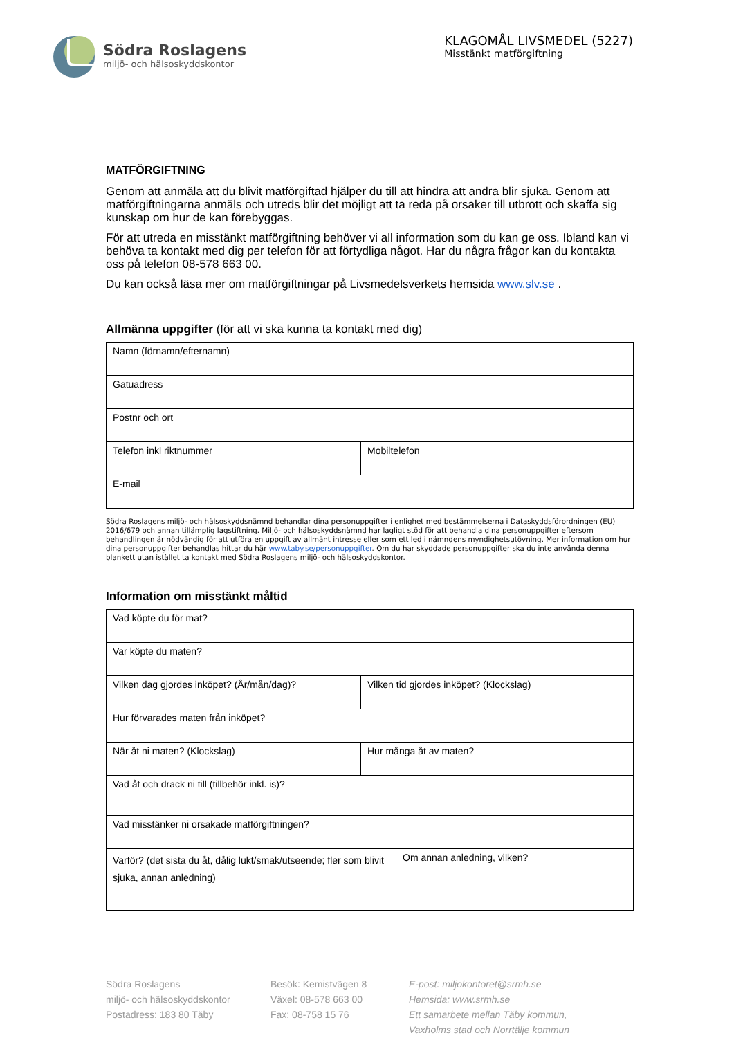Södra Roslagens
miljö- och hälsoskyddskontor
KLAGOMÅL LIVSMEDEL (5227)
Misstänkt matförgiftning
MATFÖRGIFTNING
Genom att anmäla att du blivit matförgiftad hjälper du till att hindra att andra blir sjuka. Genom att matförgiftningarna anmäls och utreds blir det möjligt att ta reda på orsaker till utbrott och skaffa sig kunskap om hur de kan förebyggas.
För att utreda en misstänkt matförgiftning behöver vi all information som du kan ge oss. Ibland kan vi behöva ta kontakt med dig per telefon för att förtydliga något. Har du några frågor kan du kontakta oss på telefon 08-578 663 00.
Du kan också läsa mer om matförgiftningar på Livsmedelsverkets hemsida www.slv.se .
Allmänna uppgifter (för att vi ska kunna ta kontakt med dig)
| Namn (förnamn/efternamn) | |
| Gatuadress | |
| Postnr och ort | |
| Telefon inkl riktnummer | Mobiltelefon |
| E-mail | |
Södra Roslagens miljö- och hälsoskyddsnämnd behandlar dina personuppgifter i enlighet med bestämmelserna i Dataskyddsförordningen (EU) 2016/679 och annan tillämplig lagstiftning. Miljö- och hälsoskyddsnämnd har lagligt stöd för att behandla dina personuppgifter eftersom behandlingen är nödvändig för att utföra en uppgift av allmänt intresse eller som ett led i nämndens myndighetsutövning. Mer information om hur dina personuppgifter behandlas hittar du här www.taby.se/personuppgifter. Om du har skyddade personuppgifter ska du inte använda denna blankett utan istället ta kontakt med Södra Roslagens miljö- och hälsoskyddskontor.
Information om misstänkt måltid
| Vad köpte du för mat? | | |
| Var köpte du maten? | | |
| Vilken dag gjordes inköpet? (År/mån/dag)? | Vilken tid gjordes inköpet? (Klockslag) | |
| Hur förvarades maten från inköpet? | | |
| När åt ni maten? (Klockslag) | Hur många åt av maten? | |
| Vad åt och drack ni till (tillbehör inkl. is)? | | |
| Vad misstänker ni orsakade matförgiftningen? | | |
| Varför? (det sista du åt, dålig lukt/smak/utseende; fler som blivit sjuka, annan anledning) | | Om annan anledning, vilken? |
Södra Roslagens
miljö- och hälsoskyddskontor
Postadress: 183 80 Täby
Besök: Kemistvägen 8
Växel: 08-578 663 00
Fax: 08-758 15 76
E-post: miljokontoret@srmh.se
Hemsida: www.srmh.se
Ett samarbete mellan Täby kommun,
Vaxholms stad och Norrtälje kommun